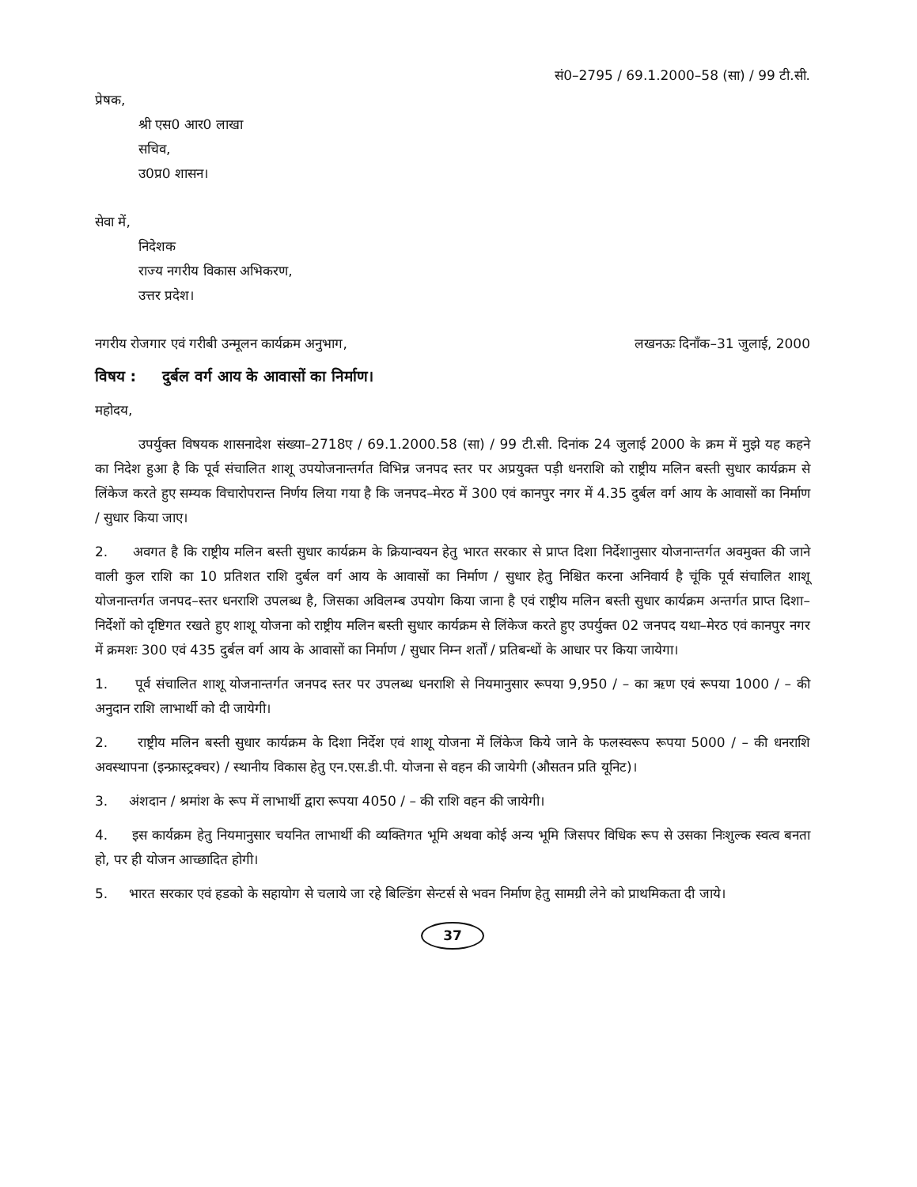सं0–2795 / 69.1.2000–58 (सा) / 99 टी.सी.
प्रेषक,
श्री एस0 आर0 लाखा
सचिव,
उ0प्र0 शासन।
सेवा में,
निदेशक
राज्य नगरीय विकास अभिकरण,
उत्तर प्रदेश।
नगरीय रोजगार एवं गरीबी उन्मूलन कार्यक्रम अनुभाग, लखनऊः दिनाँक–31 जुलाई, 2000
विषय : दुर्बल वर्ग आय के आवासों का निर्माण।
महोदय,
उपर्युक्त विषयक शासनादेश संख्या–2718ए / 69.1.2000.58 (सा) / 99 टी.सी. दिनांक 24 जुलाई 2000 के क्रम में मुझे यह कहने का निदेश हुआ है कि पूर्व संचालित शाशू उपयोजनान्तर्गत विभिन्न जनपद स्तर पर अप्रयुक्त पड़ी धनराशि को राष्ट्रीय मलिन बस्ती सुधार कार्यक्रम से लिंकेज करते हुए सम्यक विचारोपरान्त निर्णय लिया गया है कि जनपद–मेरठ में 300 एवं कानपुर नगर में 4.35 दुर्बल वर्ग आय के आवासों का निर्माण / सुधार किया जाए।
2. अवगत है कि राष्ट्रीय मलिन बस्ती सुधार कार्यक्रम के क्रियान्वयन हेतु भारत सरकार से प्राप्त दिशा निर्देशानुसार योजनान्तर्गत अवमुक्त की जाने वाली कुल राशि का 10 प्रतिशत राशि दुर्बल वर्ग आय के आवासों का निर्माण / सुधार हेतु निश्चित करना अनिवार्य है चूंकि पूर्व संचालित शाशू योजनान्तर्गत जनपद–स्तर धनराशि उपलब्ध है, जिसका अविलम्ब उपयोग किया जाना है एवं राष्ट्रीय मलिन बस्ती सुधार कार्यक्रम अन्तर्गत प्राप्त दिशा–निर्देशों को दृष्टिगत रखते हुए शाशू योजना को राष्ट्रीय मलिन बस्ती सुधार कार्यक्रम से लिंकेज करते हुए उपर्युक्त 02 जनपद यथा–मेरठ एवं कानपुर नगर में क्रमशः 300 एवं 435 दुर्बल वर्ग आय के आवासों का निर्माण / सुधार निम्न शर्तों / प्रतिबन्धों के आधार पर किया जायेगा।
1. पूर्व संचालित शाशू योजनान्तर्गत जनपद स्तर पर उपलब्ध धनराशि से नियमानुसार रूपया 9,950 / – का ऋण एवं रूपया 1000 / – की अनुदान राशि लाभार्थी को दी जायेगी।
2. राष्ट्रीय मलिन बस्ती सुधार कार्यक्रम के दिशा निर्देश एवं शाशू योजना में लिंकेज किये जाने के फलस्वरूप रूपया 5000 / – की धनराशि अवस्थापना (इन्फ्रास्ट्रक्चर) / स्थानीय विकास हेतु एन.एस.डी.पी. योजना से वहन की जायेगी (औसतन प्रति यूनिट)।
3. अंशदान / श्रमांश के रूप में लाभार्थी द्वारा रूपया 4050 / – की राशि वहन की जायेगी।
4. इस कार्यक्रम हेतु नियमानुसार चयनित लाभार्थी की व्यक्तिगत भूमि अथवा कोई अन्य भूमि जिसपर विधिक रूप से उसका निःशुल्क स्वत्व बनता हो, पर ही योजन आच्छादित होगी।
5. भारत सरकार एवं हडको के सहायोग से चलाये जा रहे बिल्डिंग सेन्टर्स से भवन निर्माण हेतु सामग्री लेने को प्राथमिकता दी जाये।
37